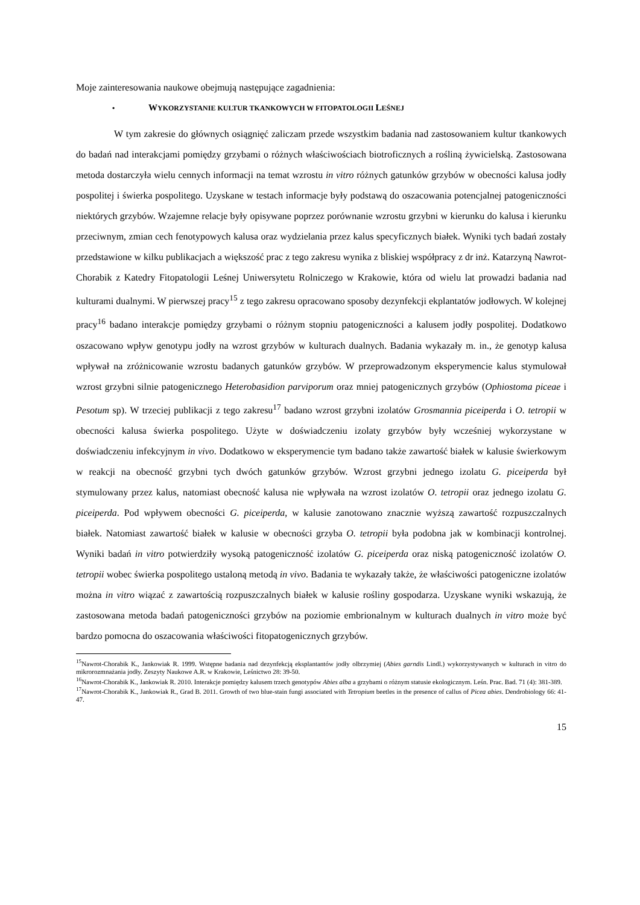Moje zainteresowania naukowe obejmują następujące zagadnienia:
• WYKORZYSTANIE KULTUR TKANKOWYCH W FITOPATOLOGII LEŚNEJ
W tym zakresie do głównych osiągnięć zaliczam przede wszystkim badania nad zastosowaniem kultur tkankowych do badań nad interakcjami pomiędzy grzybami o różnych właściwościach biotroficznych a rośliną żywicielską. Zastosowana metoda dostarczyła wielu cennych informacji na temat wzrostu in vitro różnych gatunków grzybów w obecności kalusa jodły pospolitej i świerka pospolitego. Uzyskane w testach informacje były podstawą do oszacowania potencjalnej patogeniczności niektórych grzybów. Wzajemne relacje były opisywane poprzez porównanie wzrostu grzybni w kierunku do kalusa i kierunku przeciwnym, zmian cech fenotypowych kalusa oraz wydzielania przez kalus specyficznych białek. Wyniki tych badań zostały przedstawione w kilku publikacjach a większość prac z tego zakresu wynika z bliskiej współpracy z dr inż. Katarzyną Nawrot-Chorabik z Katedry Fitopatologii Leśnej Uniwersytetu Rolniczego w Krakowie, która od wielu lat prowadzi badania nad kulturami dualnymi. W pierwszej pracy<sup>15</sup> z tego zakresu opracowano sposoby dezynfekcji ekplantatów jodłowych. W kolejnej pracy<sup>16</sup> badano interakcje pomiędzy grzybami o różnym stopniu patogeniczności a kalusem jodły pospolitej. Dodatkowo oszacowano wpływ genotypu jodły na wzrost grzybów w kulturach dualnych. Badania wykazały m. in., że genotyp kalusa wpływał na zróżnicowanie wzrostu badanych gatunków grzybów. W przeprowadzonym eksperymencie kalus stymulował wzrost grzybni silnie patogenicznego Heterobasidion parviporum oraz mniej patogenicznych grzybów (Ophiostoma piceae i Pesotum sp). W trzeciej publikacji z tego zakresu<sup>17</sup> badano wzrost grzybni izolatów Grosmannia piceiperda i O. tetropii w obecności kalusa świerka pospolitego. Użyte w doświadczeniu izolaty grzybów były wcześniej wykorzystane w doświadczeniu infekcyjnym in vivo. Dodatkowo w eksperymencie tym badano także zawartość białek w kalusie świerkowym w reakcji na obecność grzybni tych dwóch gatunków grzybów. Wzrost grzybni jednego izolatu G. piceiperda był stymulowany przez kalus, natomiast obecność kalusa nie wpływała na wzrost izolatów O. tetropii oraz jednego izolatu G. piceiperda. Pod wpływem obecności G. piceiperda, w kalusie zanotowano znacznie wyższą zawartość rozpuszczalnych białek. Natomiast zawartość białek w kalusie w obecności grzyba O. tetropii była podobna jak w kombinacji kontrolnej. Wyniki badań in vitro potwierdziły wysoką patogeniczność izolatów G. piceiperda oraz niską patogeniczność izolatów O. tetropii wobec świerka pospolitego ustaloną metodą in vivo. Badania te wykazały także, że właściwości patogeniczne izolatów można in vitro wiązać z zawartością rozpuszczalnych białek w kalusie rośliny gospodarza. Uzyskane wyniki wskazują, że zastosowana metoda badań patogeniczności grzybów na poziomie embrionalnym w kulturach dualnych in vitro może być bardzo pomocna do oszacowania właściwości fitopatogenicznych grzybów.
<sup>15</sup> Nawrot-Chorabik K., Jankowiak R. 1999. Wstępne badania nad dezynfekcją eksplantantów jodły olbrzymiej (Abies garndis Lindl.) wykorzystywanych w kulturach in vitro do mikrorozmnażania jodły. Zeszyty Naukowe A.R. w Krakowie, Leśnictwo 28: 39-50.
<sup>16</sup> Nawrot-Chorabik K., Jankowiak R. 2010. Interakcje pomiędzy kalusem trzech genotypów Abies alba a grzybami o różnym statusie ekologicznym. Leśn. Prac. Bad. 71 (4): 381-389.
<sup>17</sup> Nawrot-Chorabik K., Jankowiak R., Grad B. 2011. Growth of two blue-stain fungi associated with Tetropium beetles in the presence of callus of Picea abies. Dendrobiology 66: 41-47.
15